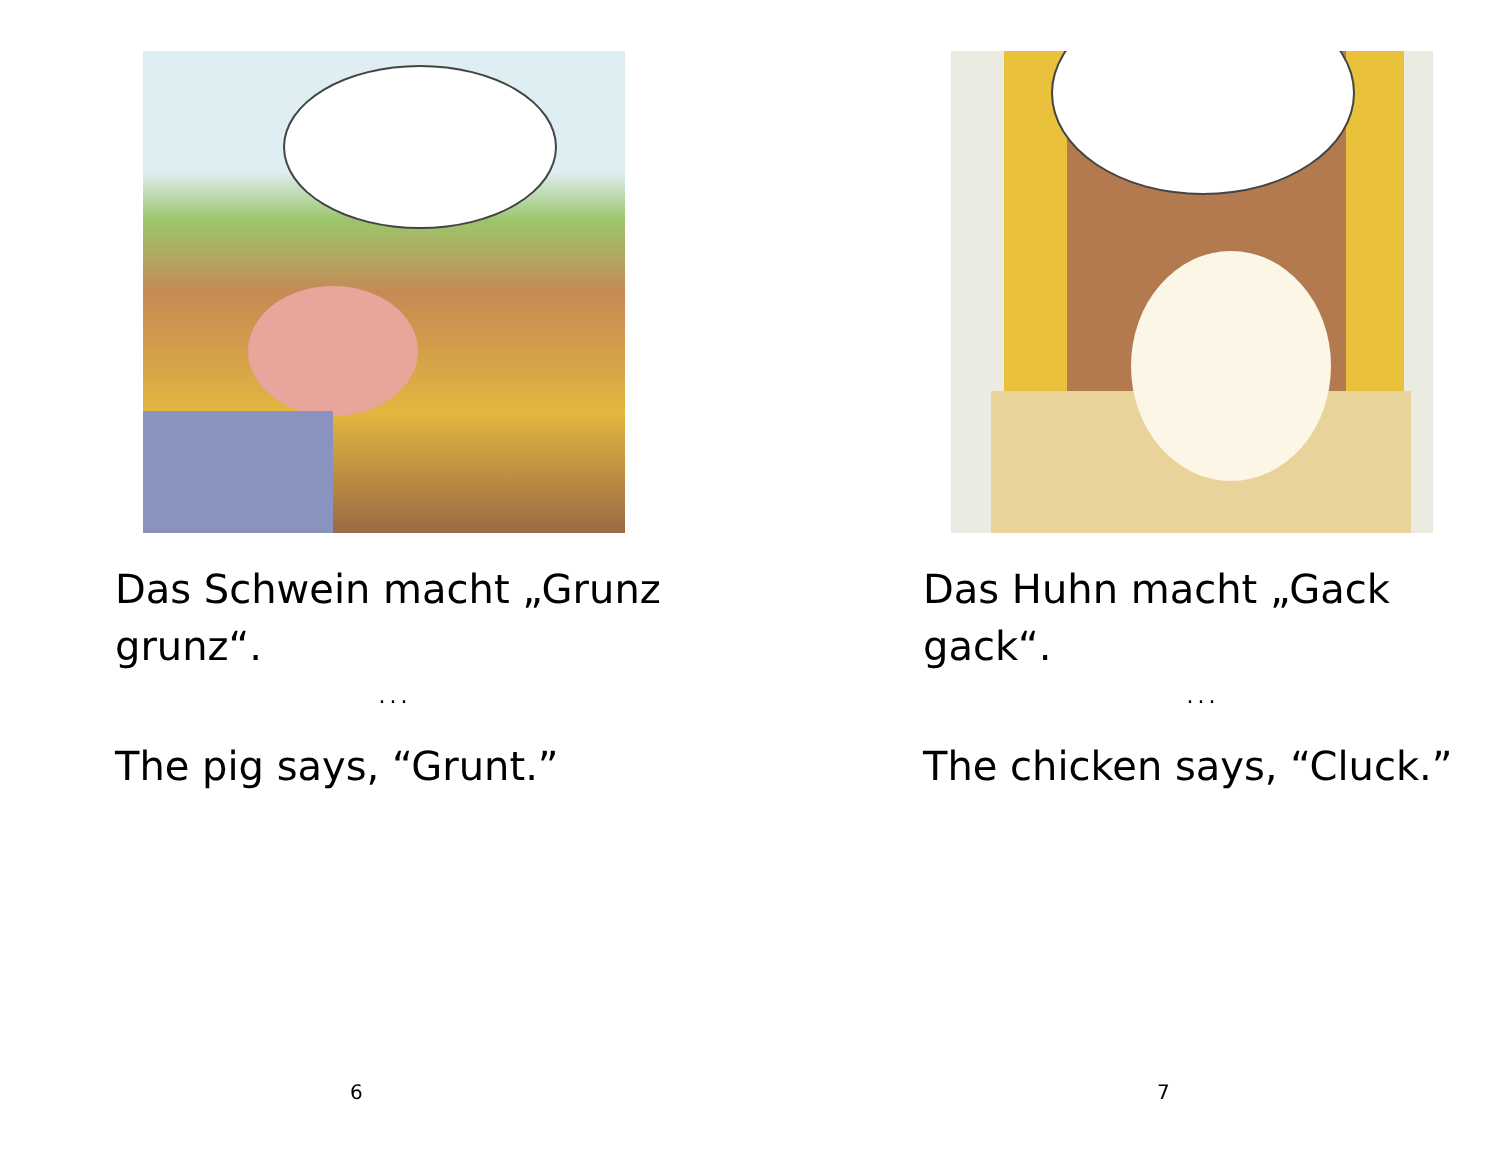Das Schwein macht „Grunz grunz“.
...
The pig says, “Grunt.”
6
Das Huhn macht „Gack gack“.
...
The chicken says, “Cluck.”
7